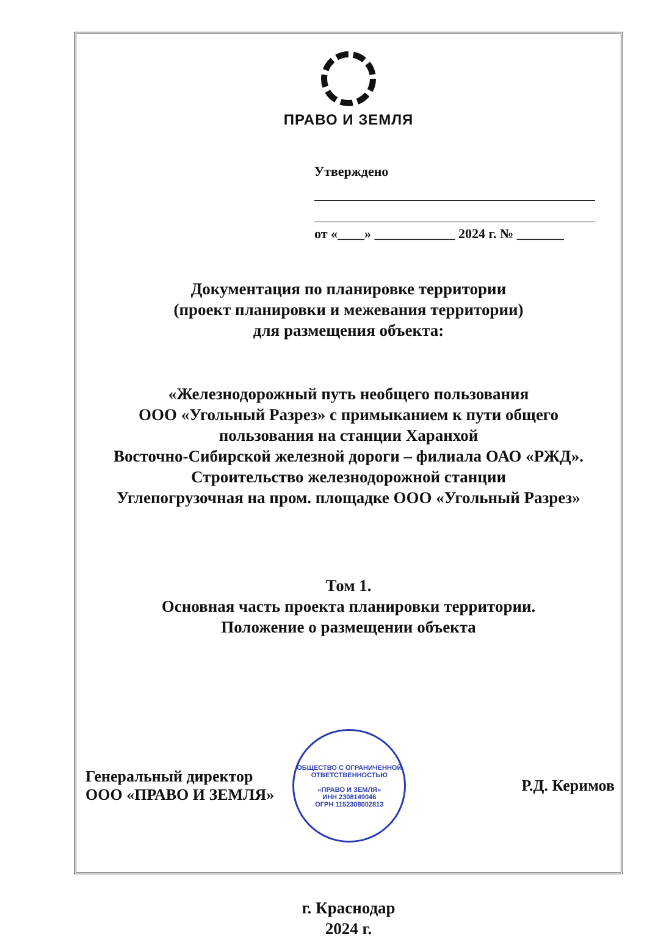ПРАВО И ЗЕМЛЯ
Утверждено
от «____» ____________ 2024 г. № _______
Документация по планировке территории
(проект планировки и межевания территории)
для размещения объекта:
«Железнодорожный путь необщего пользования
ООО «Угольный Разрез» с примыканием к пути общего
пользования на станции Харанхой
Восточно-Сибирской железной дороги – филиала ОАО «РЖД».
Строительство железнодорожной станции
Углепогрузочная на пром. площадке ООО «Угольный Разрез»
Том 1.
Основная часть проекта планировки территории.
Положение о размещении объекта
Генеральный директор
ООО «ПРАВО И ЗЕМЛЯ»
ОБЩЕСТВО С ОГРАНИЧЕННОЙ
ОТВЕТСТВЕННОСТЬЮ
«ПРАВО И ЗЕМЛЯ»
ИНН 2308149046
ОГРН 1152308002813
Р.Д. Керимов
г. Краснодар
2024 г.